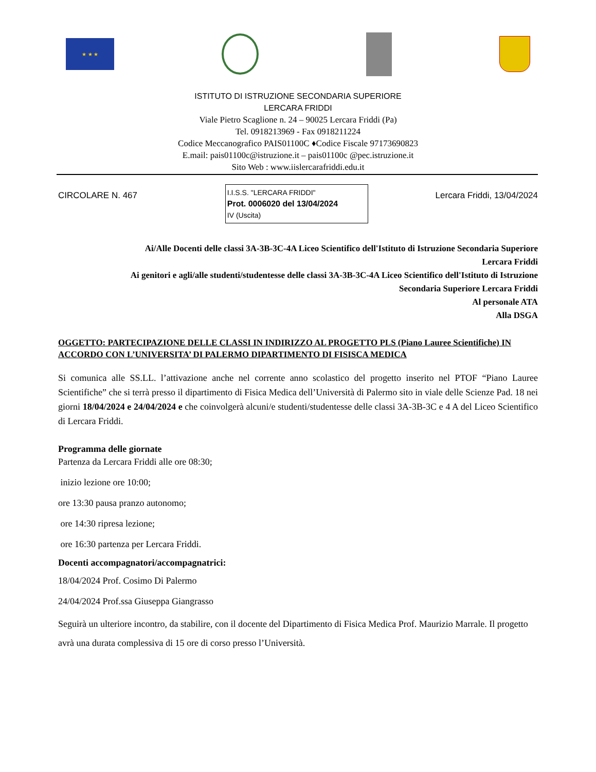★ ★ ★
ISTITUTO DI ISTRUZIONE SECONDARIA SUPERIORE
LERCARA FRIDDI
Viale Pietro Scaglione n. 24 – 90025 Lercara Friddi (Pa)
Tel. 0918213969 - Fax 0918211224
Codice Meccanografico PAIS01100C ♦Codice Fiscale 97173690823
E.mail: pais01100c@istruzione.it – pais01100c @pec.istruzione.it
Sito Web : www.iislercarafriddi.edu.it
CIRCOLARE N. 467
I.I.S.S. "LERCARA FRIDDI"
Prot. 0006020 del 13/04/2024
IV (Uscita)
Lercara Friddi, 13/04/2024
Ai/Alle Docenti delle classi 3A-3B-3C-4A Liceo Scientifico dell'Istituto di Istruzione Secondaria Superiore
Lercara Friddi
Ai genitori e agli/alle studenti/studentesse delle classi 3A-3B-3C-4A Liceo Scientifico dell'Istituto di Istruzione
Secondaria Superiore Lercara Friddi
Al personale ATA
Alla DSGA
OGGETTO: PARTECIPAZIONE DELLE CLASSI IN INDIRIZZO AL PROGETTO PLS (Piano Lauree Scientifiche) IN ACCORDO CON L’UNIVERSITA’ DI PALERMO DIPARTIMENTO DI FISISCA MEDICA
Si comunica alle SS.LL. l’attivazione anche nel corrente anno scolastico del progetto inserito nel PTOF “Piano Lauree Scientifiche” che si terrà presso il dipartimento di Fisica Medica dell’Università di Palermo sito in viale delle Scienze Pad. 18 nei giorni 18/04/2024 e 24/04/2024 e che coinvolgerà alcuni/e studenti/studentesse delle classi 3A-3B-3C e 4 A del Liceo Scientifico di Lercara Friddi.
Programma delle giornate
Partenza da Lercara Friddi alle ore 08:30;
inizio lezione ore 10:00;
ore 13:30 pausa pranzo autonomo;
ore 14:30 ripresa lezione;
ore 16:30 partenza per Lercara Friddi.
Docenti accompagnatori/accompagnatrici:
18/04/2024 Prof. Cosimo Di Palermo
24/04/2024 Prof.ssa Giuseppa Giangrasso
Seguirà un ulteriore incontro, da stabilire, con il docente del Dipartimento di Fisica Medica Prof. Maurizio Marrale. Il progetto avrà una durata complessiva di 15 ore di corso presso l’Università.